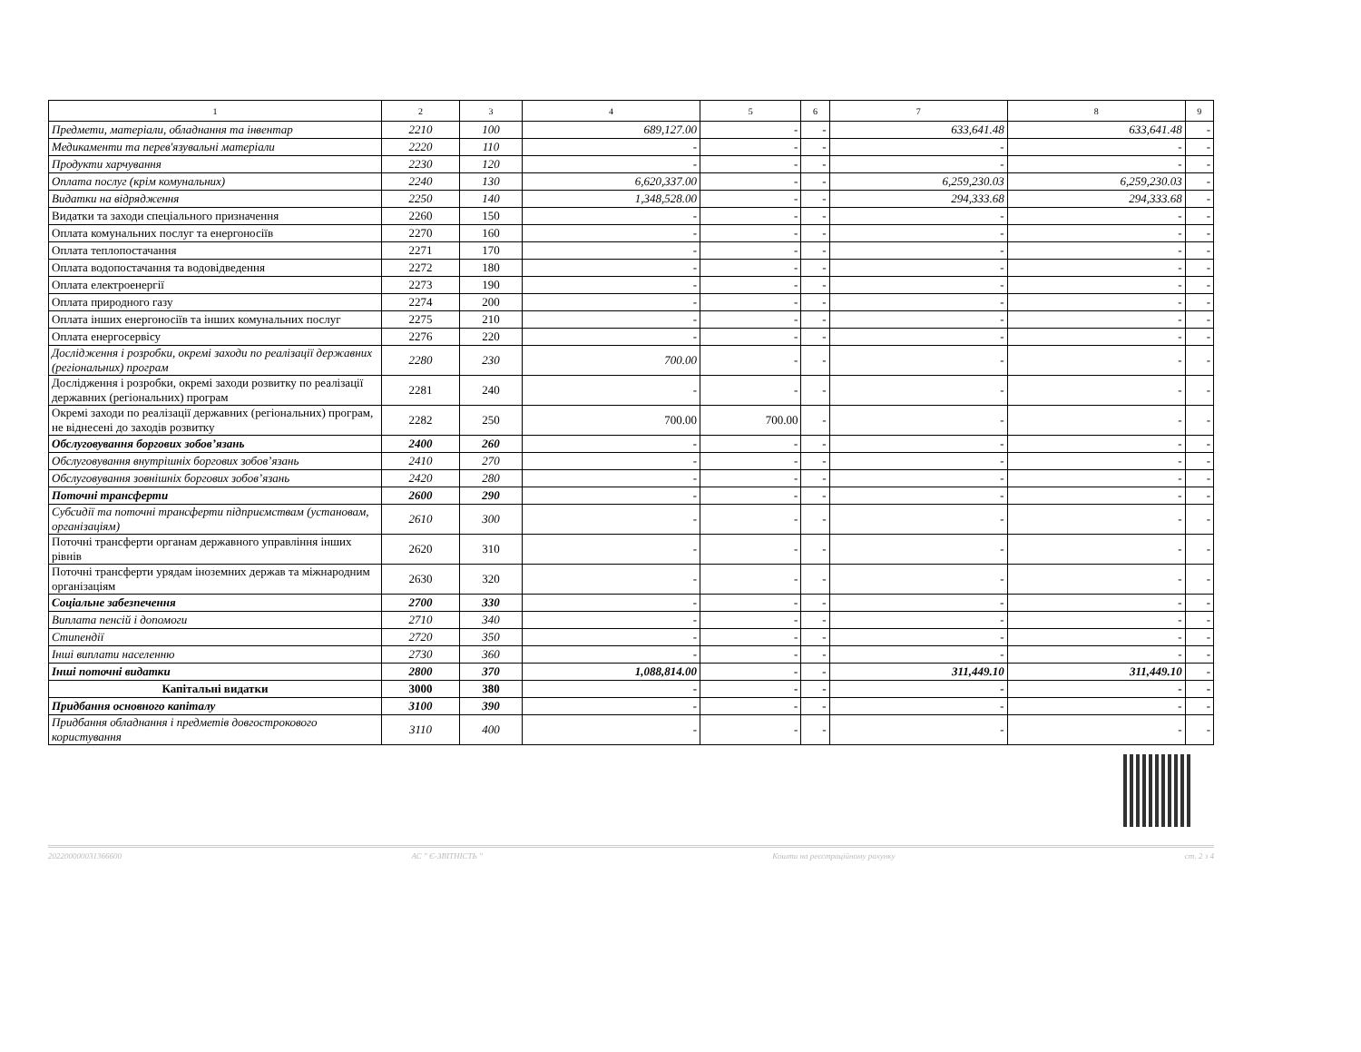| 1 | 2 | 3 | 4 | 5 | 6 | 7 | 8 | 9 |
| --- | --- | --- | --- | --- | --- | --- | --- | --- |
| Предмети, матеріали, обладнання та інвентар | 2210 | 100 | 689,127.00 | - | - | 633,641.48 | 633,641.48 | - |
| Медикаменти та перев'язувальні матеріали | 2220 | 110 | - | - | - | - | - | - |
| Продукти харчування | 2230 | 120 | - | - | - | - | - | - |
| Оплата послуг (крім комунальних) | 2240 | 130 | 6,620,337.00 | - | - | 6,259,230.03 | 6,259,230.03 | - |
| Видатки на відрядження | 2250 | 140 | 1,348,528.00 | - | - | 294,333.68 | 294,333.68 | - |
| Видатки та заходи спеціального призначення | 2260 | 150 | - | - | - | - | - | - |
| Оплата комунальних послуг та енергоносіїв | 2270 | 160 | - | - | - | - | - | - |
| Оплата теплопостачання | 2271 | 170 | - | - | - | - | - | - |
| Оплата водопостачання та водовідведення | 2272 | 180 | - | - | - | - | - | - |
| Оплата електроенергії | 2273 | 190 | - | - | - | - | - | - |
| Оплата природного газу | 2274 | 200 | - | - | - | - | - | - |
| Оплата інших енергоносіїв та інших комунальних послуг | 2275 | 210 | - | - | - | - | - | - |
| Оплата енергосервісу | 2276 | 220 | - | - | - | - | - | - |
| Дослідження і розробки, окремі заходи по реалізації державних (регіональних) програм | 2280 | 230 | 700.00 | - | - | - | - | - |
| Дослідження і розробки, окремі заходи розвитку по реалізації державних (регіональних) програм | 2281 | 240 | - | - | - | - | - | - |
| Окремі заходи по реалізації державних (регіональних) програм, не віднесені до заходів розвитку | 2282 | 250 | 700.00 | 700.00 | - | - | - | - |
| Обслуговування боргових зобов’язань | 2400 | 260 | - | - | - | - | - | - |
| Обслуговування внутрішніх боргових зобов’язань | 2410 | 270 | - | - | - | - | - | - |
| Обслуговування зовнішніх боргових зобов’язань | 2420 | 280 | - | - | - | - | - | - |
| Поточні трансферти | 2600 | 290 | - | - | - | - | - | - |
| Субсидії та поточні трансферти підприємствам (установам, організаціям) | 2610 | 300 | - | - | - | - | - | - |
| Поточні трансферти органам державного управління інших рівнів | 2620 | 310 | - | - | - | - | - | - |
| Поточні трансферти урядам іноземних держав та міжнародним організаціям | 2630 | 320 | - | - | - | - | - | - |
| Соціальне забезпечення | 2700 | 330 | - | - | - | - | - | - |
| Виплата пенсій і допомоги | 2710 | 340 | - | - | - | - | - | - |
| Стипендії | 2720 | 350 | - | - | - | - | - | - |
| Інші виплати населенню | 2730 | 360 | - | - | - | - | - | - |
| Інші поточні видатки | 2800 | 370 | 1,088,814.00 | - | - | 311,449.10 | 311,449.10 | - |
| Капітальні видатки | 3000 | 380 | - | - | - | - | - | - |
| Придбання основного капіталу | 3100 | 390 | - | - | - | - | - | - |
| Придбання обладнання і предметів довгострокового користування | 3110 | 400 | - | - | - | - | - | - |
202200000031366600 АС " Є-ЗВІТНІСТЬ " Кошти на реєстраційному рахунку ст. 2 з 4